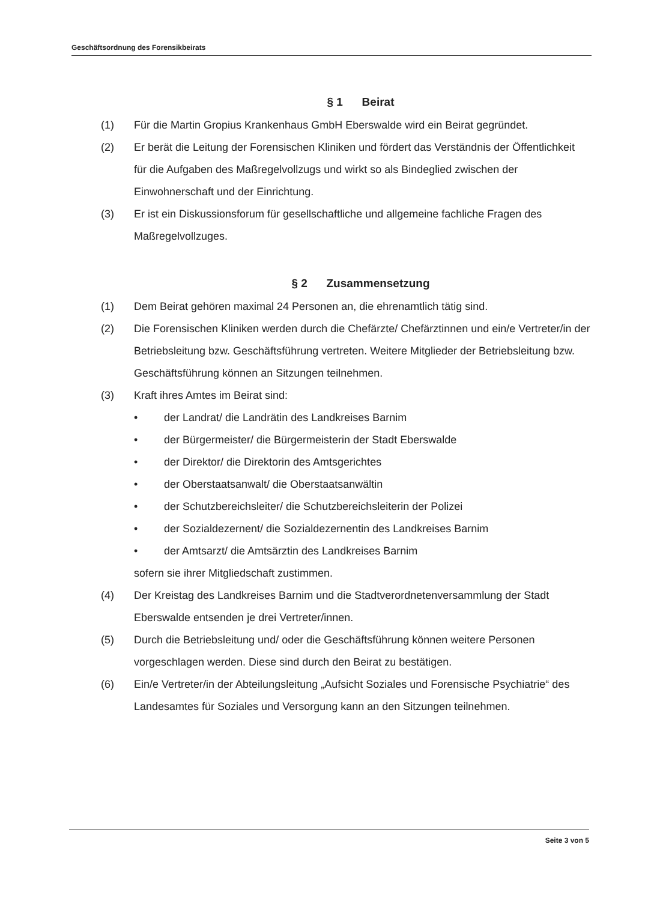Geschäftsordnung des Forensikbeirats
§ 1 Beirat
(1) Für die Martin Gropius Krankenhaus GmbH Eberswalde wird ein Beirat gegründet.
(2) Er berät die Leitung der Forensischen Kliniken und fördert das Verständnis der Öffentlichkeit für die Aufgaben des Maßregelvollzugs und wirkt so als Bindeglied zwischen der Einwohnerschaft und der Einrichtung.
(3) Er ist ein Diskussionsforum für gesellschaftliche und allgemeine fachliche Fragen des Maßregelvollzuges.
§ 2 Zusammensetzung
(1) Dem Beirat gehören maximal 24 Personen an, die ehrenamtlich tätig sind.
(2) Die Forensischen Kliniken werden durch die Chefärzte/ Chefärztinnen und ein/e Vertreter/in der Betriebsleitung bzw. Geschäftsführung vertreten. Weitere Mitglieder der Betriebsleitung bzw. Geschäftsführung können an Sitzungen teilnehmen.
(3) Kraft ihres Amtes im Beirat sind:
• der Landrat/ die Landrätin des Landkreises Barnim
• der Bürgermeister/ die Bürgermeisterin der Stadt Eberswalde
• der Direktor/ die Direktorin des Amtsgerichtes
• der Oberstaatsanwalt/ die Oberstaatsanwältin
• der Schutzbereichsleiter/ die Schutzbereichsleiterin der Polizei
• der Sozialdezernent/ die Sozialdezernentin des Landkreises Barnim
• der Amtsarzt/ die Amtsärztin des Landkreises Barnim
sofern sie ihrer Mitgliedschaft zustimmen.
(4) Der Kreistag des Landkreises Barnim und die Stadtverordnetenversammlung der Stadt Eberswalde entsenden je drei Vertreter/innen.
(5) Durch die Betriebsleitung und/ oder die Geschäftsführung können weitere Personen vorgeschlagen werden. Diese sind durch den Beirat zu bestätigen.
(6) Ein/e Vertreter/in der Abteilungsleitung „Aufsicht Soziales und Forensische Psychiatrie“ des Landesamtes für Soziales und Versorgung kann an den Sitzungen teilnehmen.
Seite 3 von 5